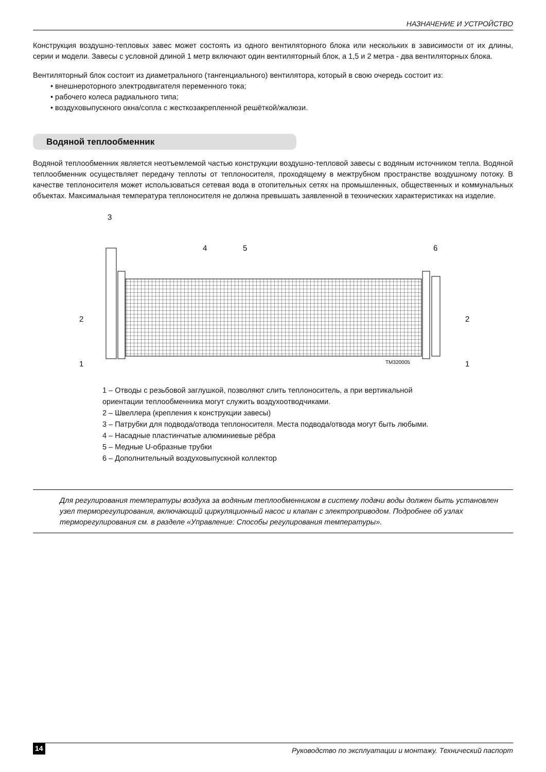НАЗНАЧЕНИЕ И УСТРОЙСТВО
Конструкция воздушно-тепловых завес может состоять из одного вентиляторного блока или нескольких в зависимости от их длины, серии и модели. Завесы с условной длиной 1 метр включают один вентиляторный блок, а 1,5 и 2 метра - два вентиляторных блока.
Вентиляторный блок состоит из диаметрального (тангенциального) вентилятора, который в свою очередь состоит из:
• внешнероторного электродвигателя переменного тока;
• рабочего колеса радиального типа;
• воздуховыпускного окна/сопла с жесткозакрепленной решёткой/жалюзи.
Водяной теплообменник
Водяной теплообменник является неотъемлемой частью конструкции воздушно-тепловой завесы с водяным источником тепла. Водяной теплообменник осуществляет передачу теплоты от теплоносителя, проходящему в межтрубном пространстве воздушному потоку. В качестве теплоносителя может использоваться сетевая вода в отопительных сетях на промышленных, общественных и коммунальных объектах. Максимальная температура теплоносителя не должна превышать заявленной в технических характеристиках на изделие.
3
4
5
6
2
2
1
1
TM320005
1 – Отводы с резьбовой заглушкой, позволяют слить теплоноситель, а при вертикальной ориентации теплообменника могут служить воздухоотводчиками.
2 – Швеллера (крепления к конструкции завесы)
3 – Патрубки для подвода/отвода теплоносителя. Места подвода/отвода могут быть любыми.
4 – Насадные пластинчатые алюминиевые рёбра
5 – Медные U-образные трубки
6 – Дополнительный воздуховыпускной коллектор
Для регулирования температуры воздуха за водяным теплообменником в систему подачи воды должен быть установлен узел терморегулирования, включающий циркуляционный насос и клапан с электроприводом. Подробнее об узлах терморегулирования см. в разделе «Управление: Способы регулирования температуры».
14 Руководство по эксплуатации и монтажу. Технический паспорт